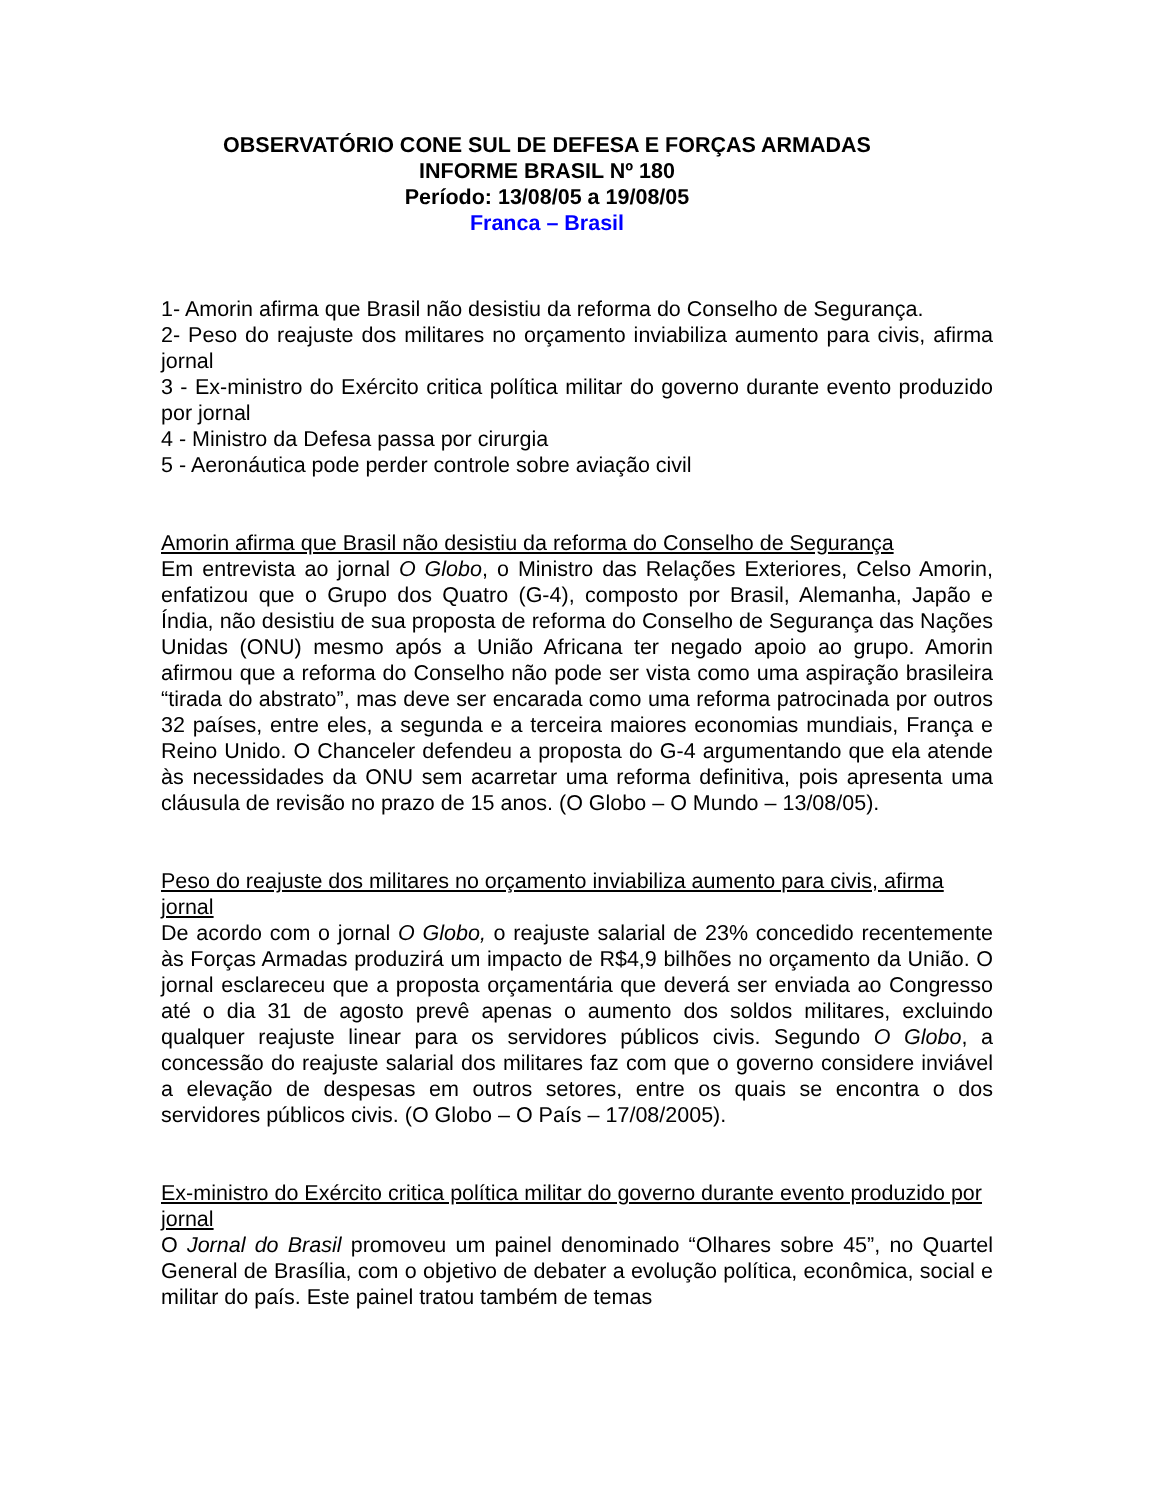OBSERVATÓRIO CONE SUL DE DEFESA E FORÇAS ARMADAS
INFORME BRASIL Nº 180
Período: 13/08/05 a 19/08/05
Franca – Brasil
1- Amorin afirma que Brasil não desistiu da reforma do Conselho de Segurança.
2- Peso do reajuste dos militares no orçamento inviabiliza aumento para civis, afirma jornal
3 - Ex-ministro do Exército critica política militar do governo durante evento produzido por jornal
4 - Ministro da Defesa passa por cirurgia
5 - Aeronáutica pode perder controle sobre aviação civil
Amorin afirma que Brasil não desistiu da reforma do Conselho de Segurança
Em entrevista ao jornal O Globo, o Ministro das Relações Exteriores, Celso Amorin, enfatizou que o Grupo dos Quatro (G-4), composto por Brasil, Alemanha, Japão e Índia, não desistiu de sua proposta de reforma do Conselho de Segurança das Nações Unidas (ONU) mesmo após a União Africana ter negado apoio ao grupo. Amorin afirmou que a reforma do Conselho não pode ser vista como uma aspiração brasileira “tirada do abstrato”, mas deve ser encarada como uma reforma patrocinada por outros 32 países, entre eles, a segunda e a terceira maiores economias mundiais, França e Reino Unido. O Chanceler defendeu a proposta do G-4 argumentando que ela atende às necessidades da ONU sem acarretar uma reforma definitiva, pois apresenta uma cláusula de revisão no prazo de 15 anos. (O Globo – O Mundo – 13/08/05).
Peso do reajuste dos militares no orçamento inviabiliza aumento para civis, afirma jornal
De acordo com o jornal O Globo, o reajuste salarial de 23% concedido recentemente às Forças Armadas produzirá um impacto de R$4,9 bilhões no orçamento da União. O jornal esclareceu que a proposta orçamentária que deverá ser enviada ao Congresso até o dia 31 de agosto prevê apenas o aumento dos soldos militares, excluindo qualquer reajuste linear para os servidores públicos civis. Segundo O Globo, a concessão do reajuste salarial dos militares faz com que o governo considere inviável a elevação de despesas em outros setores, entre os quais se encontra o dos servidores públicos civis. (O Globo – O País – 17/08/2005).
Ex-ministro do Exército critica política militar do governo durante evento produzido por jornal
O Jornal do Brasil promoveu um painel denominado “Olhares sobre 45”, no Quartel General de Brasília, com o objetivo de debater a evolução política, econômica, social e militar do país. Este painel tratou também de temas